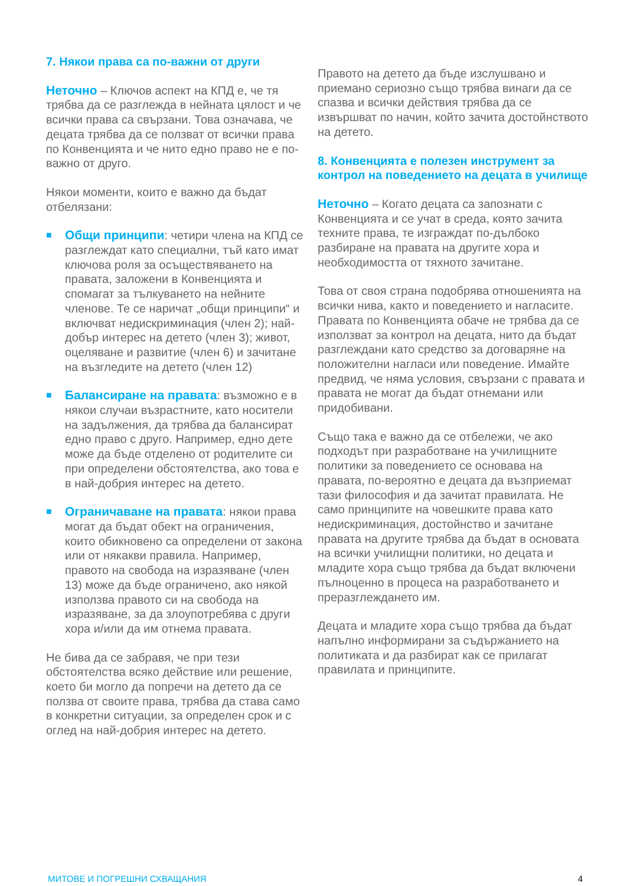7. Някои права са по-важни от други
Неточно – Ключов аспект на КПД е, че тя трябва да се разглежда в нейната цялост и че всички права са свързани. Това означава, че децата трябва да се ползват от всички права по Конвенцията и че нито едно право не е по-важно от друго.
Някои моменти, които е важно да бъдат отбелязани:
■ Общи принципи: четири члена на КПД се разглеждат като специални, тъй като имат ключова роля за осъществяването на правата, заложени в Конвенцията и спомагат за тълкуването на нейните членове. Те се наричат „общи принципи“ и включват недискриминация (член 2); най-добър интерес на детето (член 3); живот, оцеляване и развитие (член 6) и зачитане на възгледите на детето (член 12)
■ Балансиране на правата: възможно е в някои случаи възрастните, като носители на задължения, да трябва да балансират едно право с друго. Например, едно дете може да бъде отделено от родителите си при определени обстоятелства, ако това е в най-добрия интерес на детето.
■ Ограничаване на правата: някои права могат да бъдат обект на ограничения, които обикновено са определени от закона или от някакви правила. Например, правото на свобода на изразяване (член 13) може да бъде ограничено, ако някой използва правото си на свобода на изразяване, за да злоупотребява с други хора и/или да им отнема правата.
Не бива да се забравя, че при тези обстоятелства всяко действие или решение, което би могло да попречи на детето да се ползва от своите права, трябва да става само в конкретни ситуации, за определен срок и с оглед на най-добрия интерес на детето.
Правото на детето да бъде изслушвано и приемано сериозно също трябва винаги да се спазва и всички действия трябва да се извършват по начин, който зачита достойнството на детето.
8. Конвенцията е полезен инструмент за контрол на поведението на децата в училище
Неточно – Когато децата са запознати с Конвенцията и се учат в среда, която зачита техните права, те изграждат по-дълбоко разбиране на правата на другите хора и необходимостта от тяхното зачитане.
Това от своя страна подобрява отношенията на всички нива, както и поведението и нагласите. Правата по Конвенцията обаче не трябва да се използват за контрол на децата, нито да бъдат разглеждани като средство за договаряне на положителни нагласи или поведение. Имайте предвид, че няма условия, свързани с правата и правата не могат да бъдат отнемани или придобивани.
Също така е важно да се отбележи, че ако подходът при разработване на училищните политики за поведението се основава на правата, по-вероятно е децата да възприемат тази философия и да зачитат правилата. Не само принципите на човешките права като недискриминация, достойнство и зачитане правата на другите трябва да бъдат в основата на всички училищни политики, но децата и младите хора също трябва да бъдат включени пълноценно в процеса на разработването и преразглеждането им.
Децата и младите хора също трябва да бъдат напълно информирани за съдържанието на политиката и да разбират как се прилагат правилата и принципите.
МИТОВЕ И ПОГРЕШНИ СХВАЩАНИЯ 4